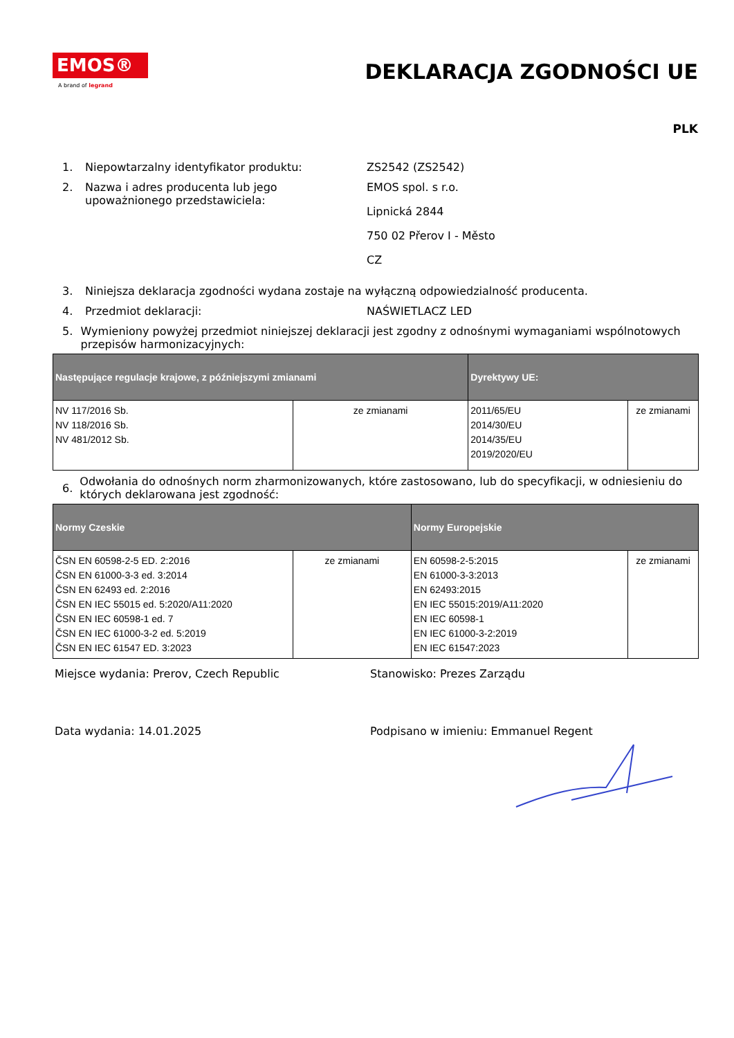EMOS®
A brand of legrand
DEKLARACJA ZGODNOŚCI UE
PLK
1. Niepowtarzalny identyfikator produktu: ZS2542 (ZS2542)
2. Nazwa i adres producenta lub jego upoważnionego przedstawiciela:
EMOS spol. s r.o.
Lipnická 2844
750 02 Přerov I - Město
CZ
3. Niniejsza deklaracja zgodności wydana zostaje na wyłączną odpowiedzialność producenta.
4. Przedmiot deklaracji: NAŚWIETLACZ LED
5. Wymieniony powyżej przedmiot niniejszej deklaracji jest zgodny z odnośnymi wymaganiami wspólnotowych przepisów harmonizacyjnych:
| Następujące regulacje krajowe, z późniejszymi zmianami | | Dyrektywy UE: | |
| --- | --- | --- | --- |
| NV 117/2016 Sb. NV 118/2016 Sb. NV 481/2012 Sb. | ze zmianami | 2011/65/EU 2014/30/EU 2014/35/EU 2019/2020/EU | ze zmianami |
6.
Odwołania do odnośnych norm zharmonizowanych, które zastosowano, lub do specyfikacji, w odniesieniu do których deklarowana jest zgodność:
| Normy Czeskie | | Normy Europejskie | |
| --- | --- | --- | --- |
| ČSN EN 60598-2-5 ED. 2:2016 ČSN EN 61000-3-3 ed. 3:2014 ČSN EN 62493 ed. 2:2016 ČSN EN IEC 55015 ed. 5:2020/A11:2020 ČSN EN IEC 60598-1 ed. 7 ČSN EN IEC 61000-3-2 ed. 5:2019 ČSN EN IEC 61547 ED. 3:2023 | ze zmianami | EN 60598-2-5:2015 EN 61000-3-3:2013 EN 62493:2015 EN IEC 55015:2019/A11:2020 EN IEC 60598-1 EN IEC 61000-3-2:2019 EN IEC 61547:2023 | ze zmianami |
Miejsce wydania: Prerov, Czech Republic Stanowisko: Prezes Zarządu
Data wydania: 14.01.2025 Podpisano w imieniu: Emmanuel Regent